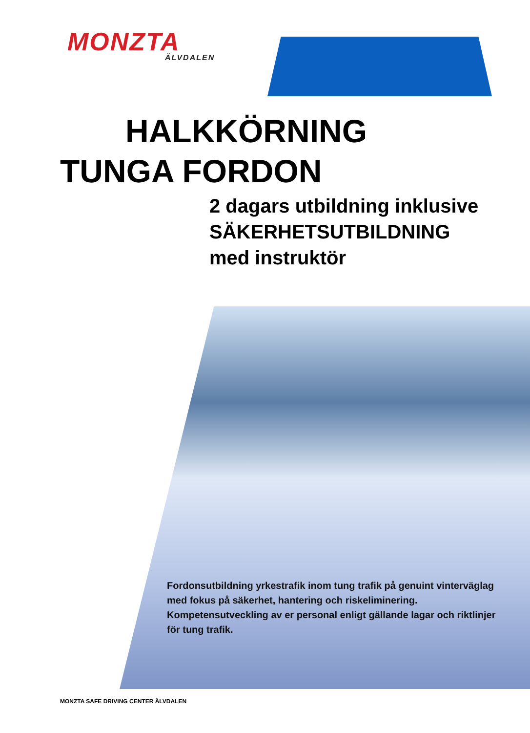MONZTA
ÄLVDALEN
HALKKÖRNING
TUNGA FORDON
2 dagars utbildning inklusive
SÄKERHETSUTBILDNING
med instruktör
Fordonsutbildning yrkestrafik inom tung trafik på genuint vinterväglag med fokus på säkerhet, hantering och riskeliminering. Kompetensutveckling av er personal enligt gällande lagar och riktlinjer för tung trafik.
MONZTA SAFE DRIVING CENTER ÄLVDALEN